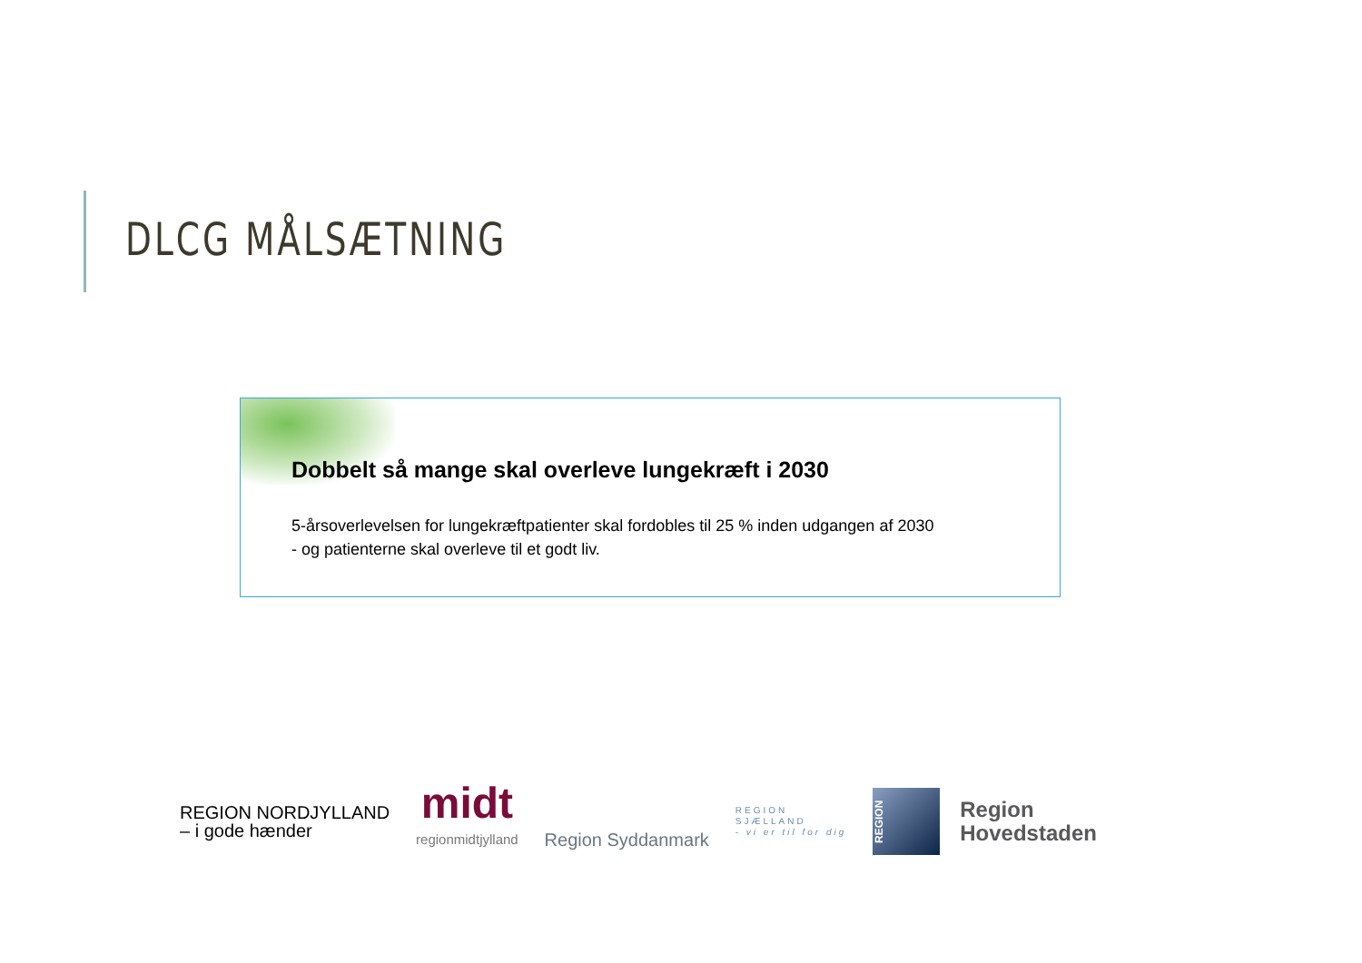DLCG MÅLSÆTNING
Dobbelt så mange skal overleve lungekræft i 2030
5-årsoverlevelsen for lungekræftpatienter skal fordobles til 25 % inden udgangen af 2030
- og patienterne skal overleve til et godt liv.
REGION NORDJYLLAND
– i gode hænder
midt
regionmidtjylland
Region Syddanmark
REGION
SJÆLLAND
- vi er til for dig
REGION
Region
Hovedstaden